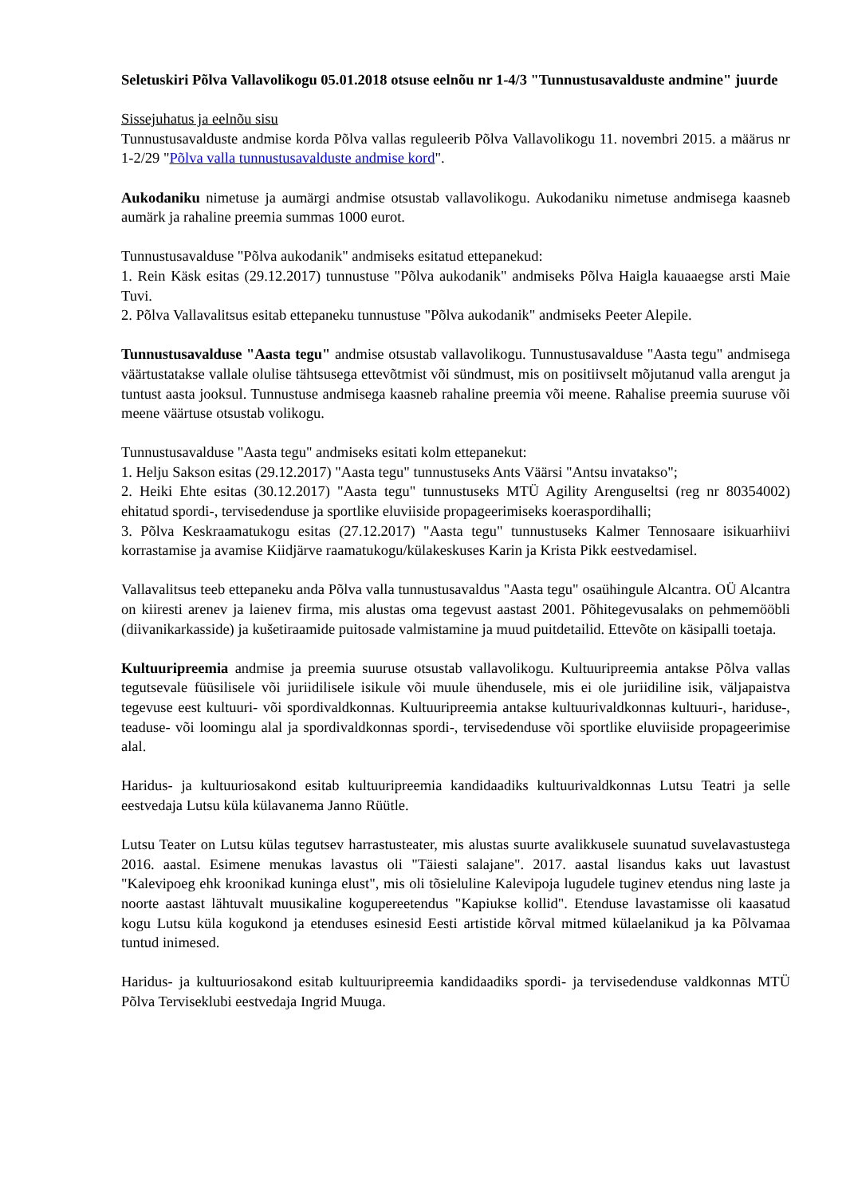Seletuskiri Põlva Vallavolikogu 05.01.2018 otsuse eelnõu nr 1-4/3 "Tunnustusavalduste andmine" juurde
Sissejuhatus ja eelnõu sisu
Tunnustusavalduste andmise korda Põlva vallas reguleerib Põlva Vallavolikogu 11. novembri 2015. a määrus nr 1-2/29 "Põlva valla tunnustusavalduste andmise kord".
Aukodaniku nimetuse ja aumärgi andmise otsustab vallavolikogu. Aukodaniku nimetuse andmisega kaasneb aumärk ja rahaline preemia summas 1000 eurot.
Tunnustusavalduse "Põlva aukodanik" andmiseks esitatud ettepanekud:
1. Rein Käsk esitas (29.12.2017) tunnustuse "Põlva aukodanik" andmiseks Põlva Haigla kauaaegse arsti Maie Tuvi.
2. Põlva Vallavalitsus esitab ettepaneku tunnustuse "Põlva aukodanik" andmiseks Peeter Alepile.
Tunnustusavalduse "Aasta tegu" andmise otsustab vallavolikogu. Tunnustusavalduse "Aasta tegu" andmisega väärtustatakse vallale olulise tähtsusega ettevõtmist või sündmust, mis on positiivselt mõjutanud valla arengut ja tuntust aasta jooksul. Tunnustuse andmisega kaasneb rahaline preemia või meene. Rahalise preemia suuruse või meene väärtuse otsustab volikogu.
Tunnustusavalduse "Aasta tegu" andmiseks esitati kolm ettepanekut:
1. Helju Sakson esitas (29.12.2017) "Aasta tegu" tunnustuseks Ants Väärsi "Antsu invatakso";
2. Heiki Ehte esitas (30.12.2017) "Aasta tegu" tunnustuseks MTÜ Agility Arenguseltsi (reg nr 80354002) ehitatud spordi-, tervisedenduse ja sportlike eluviiside propageerimiseks koeraspordihalli;
3. Põlva Keskraamatukogu esitas (27.12.2017) "Aasta tegu" tunnustuseks Kalmer Tennosaare isikuarhiivi korrastamise ja avamise Kiidjärve raamatukogu/külakeskuses Karin ja Krista Pikk eestvedamisel.
Vallavalitsus teeb ettepaneku anda Põlva valla tunnustusavaldus "Aasta tegu" osaühingule Alcantra. OÜ Alcantra on kiiresti arenev ja laienev firma, mis alustas oma tegevust aastast 2001. Põhitegevusalaks on pehmemööbli (diivanikarkasside) ja kušetiraamide puitosade valmistamine ja muud puitdetailid. Ettevõte on käsipalli toetaja.
Kultuuripreemia andmise ja preemia suuruse otsustab vallavolikogu. Kultuuripreemia antakse Põlva vallas tegutsevale füüsilisele või juriidilisele isikule või muule ühendusele, mis ei ole juriidiline isik, väljapaistva tegevuse eest kultuuri- või spordivaldkonnas. Kultuuripreemia antakse kultuurivaldkonnas kultuuri-, hariduse-, teaduse- või loomingu alal ja spordivaldkonnas spordi-, tervisedenduse või sportlike eluviiside propageerimise alal.
Haridus- ja kultuuriosakond esitab kultuuripreemia kandidaadiks kultuurivaldkonnas Lutsu Teatri ja selle eestvedaja Lutsu küla külavanema Janno Rüütle.
Lutsu Teater on Lutsu külas tegutsev harrastusteater, mis alustas suurte avalikkusele suunatud suvelavastustega 2016. aastal. Esimene menukas lavastus oli "Täiesti salajane". 2017. aastal lisandus kaks uut lavastust "Kalevipoeg ehk kroonikad kuninga elust", mis oli tõsieluline Kalevipoja lugudele tuginev etendus ning laste ja noorte aastast lähtuvalt muusikaline kogupereetendus "Kapiukse kollid". Etenduse lavastamisse oli kaasatud kogu Lutsu küla kogukond ja etenduses esinesid Eesti artistide kõrval mitmed külaelanikud ja ka Põlvamaa tuntud inimesed.
Haridus- ja kultuuriosakond esitab kultuuripreemia kandidaadiks spordi- ja tervisedenduse valdkonnas MTÜ Põlva Terviseklubi eestvedaja Ingrid Muuga.